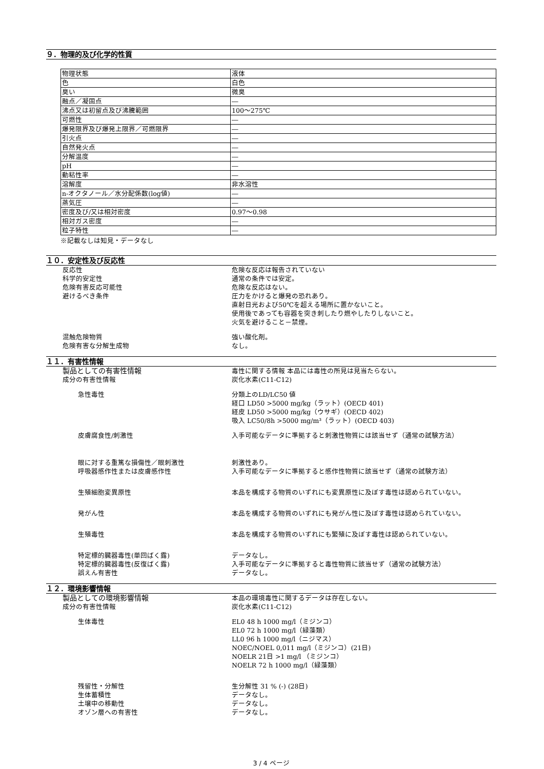９．物理的及び化学的性質
| 物理状態 | 液体 |
| 色 | 白色 |
| 臭い | 微臭 |
| 融点／凝固点 | ― |
| 沸点又は初留点及び沸騰範囲 | 100～275℃ |
| 可燃性 | ― |
| 爆発限界及び爆発上限界／可燃限界 | ― |
| 引火点 | ― |
| 自然発火点 | ― |
| 分解温度 | ― |
| pH | ― |
| 動粘性率 | ― |
| 溶解度 | 非水溶性 |
| n-オクタノール／水分配係数(log値) | ― |
| 蒸気圧 | ― |
| 密度及び/又は相対密度 | 0.97～0.98 |
| 相対ガス密度 | ― |
| 粒子特性 | ― |
※記載なしは知見・データなし
１０．安定性及び反応性
反応性 危険な反応は報告されていない
科学的安定性 通常の条件では安定。
危険有害反応可能性 危険な反応はない。
避けるべき条件 圧力をかけると爆発の恐れあり。
直射日光および50℃を超える場所に置かないこと。
使用後であっても容器を突き刺したり燃やしたりしないこと。
火気を避けること－禁煙。
混触危険物質 強い酸化剤。
危険有害な分解生成物 なし。
１１．有害性情報
製品としての有害性情報 毒性に関する情報 本品には毒性の所見は見当たらない。
成分の有害性情報 炭化水素(C11-C12)
急性毒性 分類上のLD/LC50 値
経口 LD50 >5000 mg/kg（ラット）(OECD 401)
経皮 LD50 >5000 mg/kg（ウサギ）(OECD 402)
吸入 LC50/8h >5000 mg/m³（ラット）(OECD 403)
皮膚腐食性/刺激性 入手可能なデータに準拠すると刺激性物質には該当せず（通常の試験方法）
眼に対する重篤な損傷性／眼刺激性 刺激性あり。
呼吸器感作性または皮膚感作性 入手可能なデータに準拠すると感作性物質に該当せず（通常の試験方法）
生殖細胞変異原性 本品を構成する物質のいずれにも変異原性に及ぼす毒性は認められていない。
発がん性 本品を構成する物質のいずれにも発がん性に及ぼす毒性は認められていない。
生殖毒性 本品を構成する物質のいずれにも繁殖に及ぼす毒性は認められていない。
特定標的臓器毒性(単回ばく露) データなし。
特定標的臓器毒性(反復ばく露) 入手可能なデータに準拠すると毒性物質に該当せず（通常の試験方法）
誤えん有害性 データなし。
１２．環境影響情報
製品としての環境影響情報 本品の環境毒性に関するデータは存在しない。
成分の有害性情報 炭化水素(C11-C12)
生体毒性 EL0 48 h 1000 mg/l（ミジンコ）
EL0 72 h 1000 mg/l（緑藻類）
LL0 96 h 1000 mg/l（ニジマス）
NOEC/NOEL 0,011 mg/l（ミジンコ）(21日)
NOELR 21日 >1 mg/l （ミジンコ）
NOELR 72 h 1000 mg/l（緑藻類）
残留性・分解性 生分解性 31 % (-) (28日)
生体蓄積性 データなし。
土壌中の移動性 データなし。
オゾン層への有害性 データなし。
3 / 4 ページ